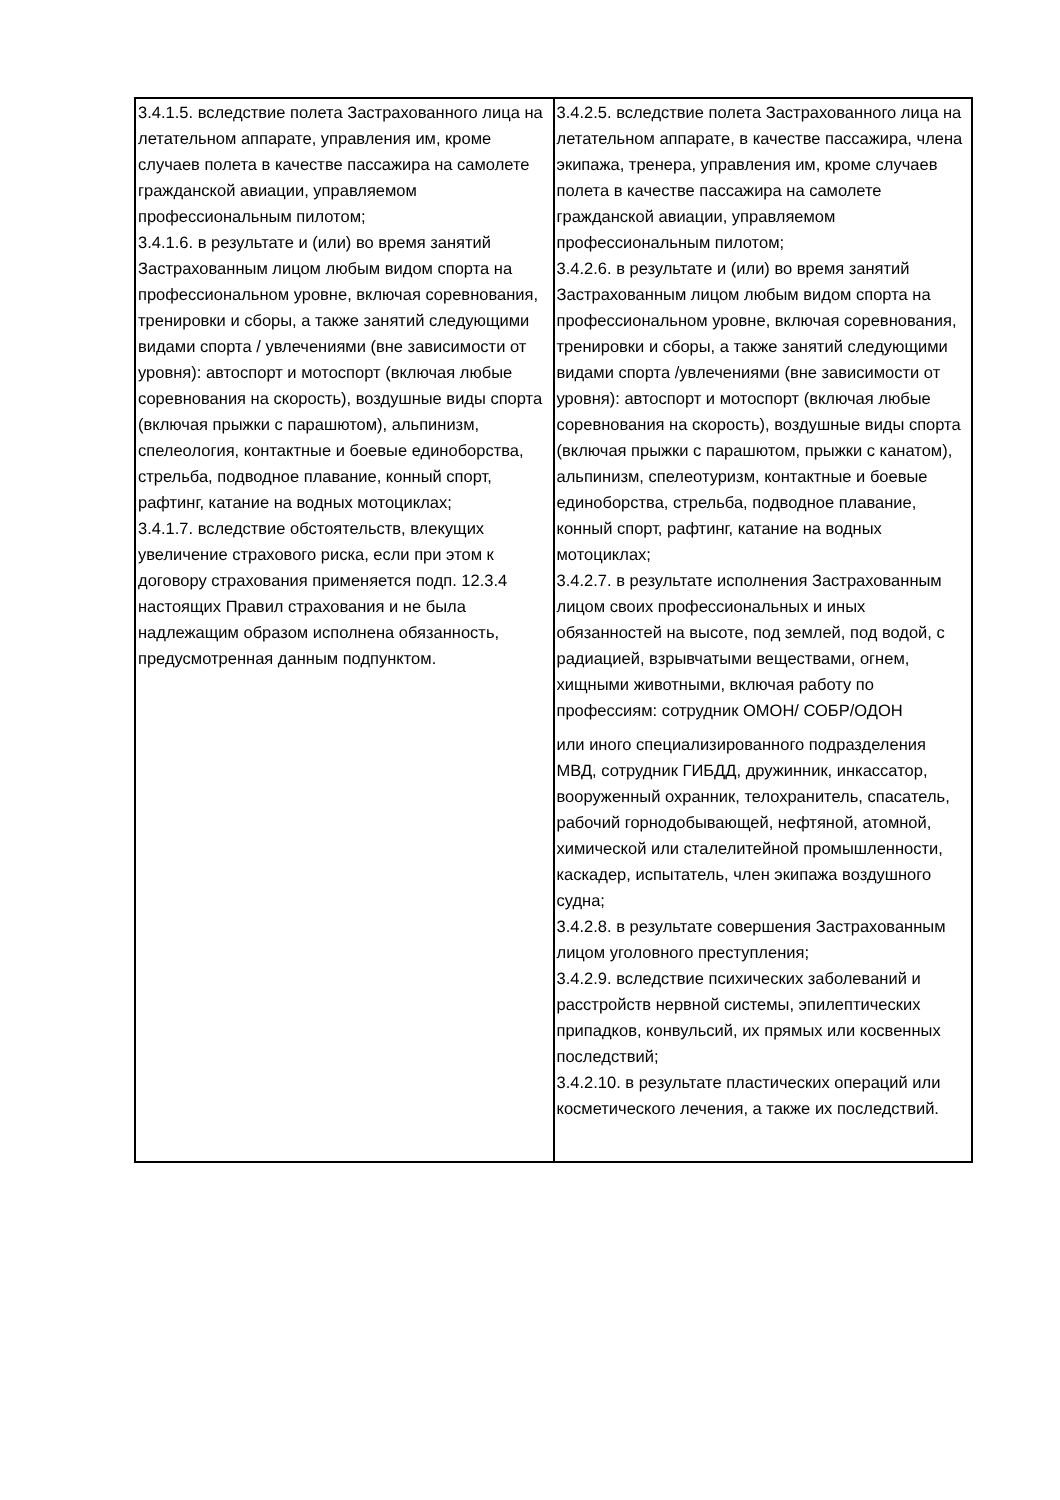| 3.4.1.5. вследствие полета Застрахованного лица на летательном аппарате, управления им, кроме случаев полета в качестве пассажира на самолете гражданской авиации, управляемом профессиональным пилотом; 3.4.1.6. в результате и (или) во время занятий Застрахованным лицом любым видом спорта на профессиональном уровне, включая соревнования, тренировки и сборы, а также занятий следующими видами спорта / увлечениями (вне зависимости от уровня): автоспорт и мотоспорт (включая любые соревнования на скорость), воздушные виды спорта (включая прыжки с парашютом), альпинизм, спелеология, контактные и боевые единоборства, стрельба, подводное плавание, конный спорт, рафтинг, катание на водных мотоциклах; 3.4.1.7. вследствие обстоятельств, влекущих увеличение страхового риска, если при этом к договору страхования применяется подп. 12.3.4 настоящих Правил страхования и не была надлежащим образом исполнена обязанность, предусмотренная данным подпунктом. | 3.4.2.5. вследствие полета Застрахованного лица на летательном аппарате, в качестве пассажира, члена экипажа, тренера, управления им, кроме случаев полета в качестве пассажира на самолете гражданской авиации, управляемом профессиональным пилотом; 3.4.2.6. в результате и (или) во время занятий Застрахованным лицом любым видом спорта на профессиональном уровне, включая соревнования, тренировки и сборы, а также занятий следующими видами спорта /увлечениями (вне зависимости от уровня): автоспорт и мотоспорт (включая любые соревнования на скорость), воздушные виды спорта (включая прыжки с парашютом, прыжки с канатом), альпинизм, спелеотуризм, контактные и боевые единоборства, стрельба, подводное плавание, конный спорт, рафтинг, катание на водных мотоциклах; 3.4.2.7. в результате исполнения Застрахованным лицом своих профессиональных и иных обязанностей на высоте, под землей, под водой, с радиацией, взрывчатыми веществами, огнем, хищными животными, включая работу по профессиям: сотрудник ОМОН/ СОБР/ОДОН или иного специализированного подразделения МВД, сотрудник ГИБДД, дружинник, инкассатор, вооруженный охранник, телохранитель, спасатель, рабочий горнодобывающей, нефтяной, атомной, химической или сталелитейной промышленности, каскадер, испытатель, член экипажа воздушного судна; 3.4.2.8. в результате совершения Застрахованным лицом уголовного преступления; 3.4.2.9. вследствие психических заболеваний и расстройств нервной системы, эпилептических припадков, конвульсий, их прямых или косвенных последствий; 3.4.2.10. в результате пластических операций или косметического лечения, а также их последствий. |